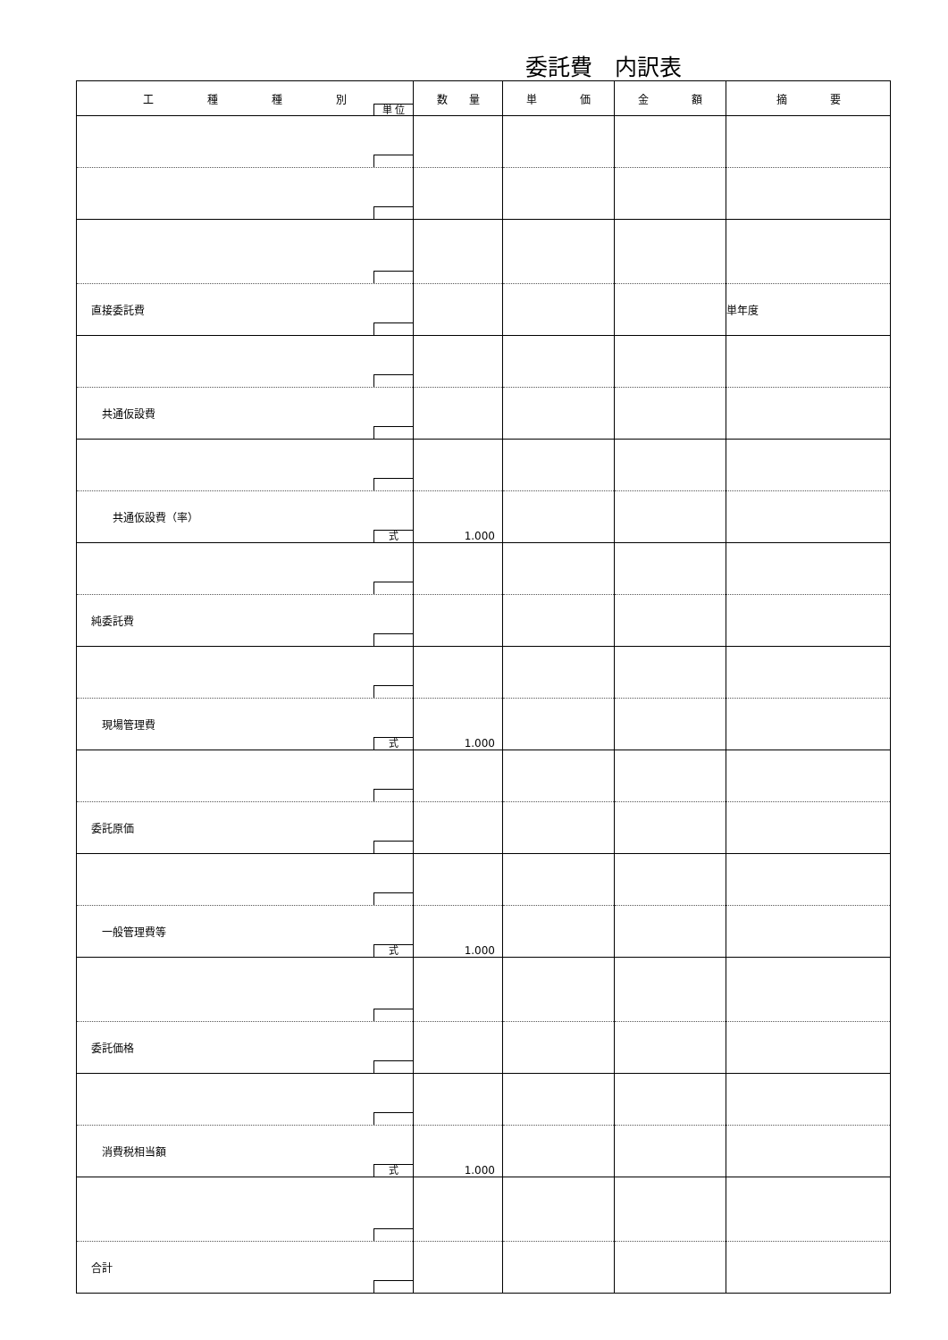委託費　内訳表
| 工 種 種 別 単 位 | 数 量 | 単 価 | 金 額 | 摘 要 |
| --- | --- | --- | --- | --- |
| 直接委託費 | | | | 単年度 |
| 共通仮設費 | | | | |
| 共通仮設費（率） 式 | 1.000 | | | |
| 純委託費 | | | | |
| 現場管理費 式 | 1.000 | | | |
| 委託原価 | | | | |
| 一般管理費等 式 | 1.000 | | | |
| 委託価格 | | | | |
| 消費税相当額 式 | 1.000 | | | |
| 合計 | | | | |